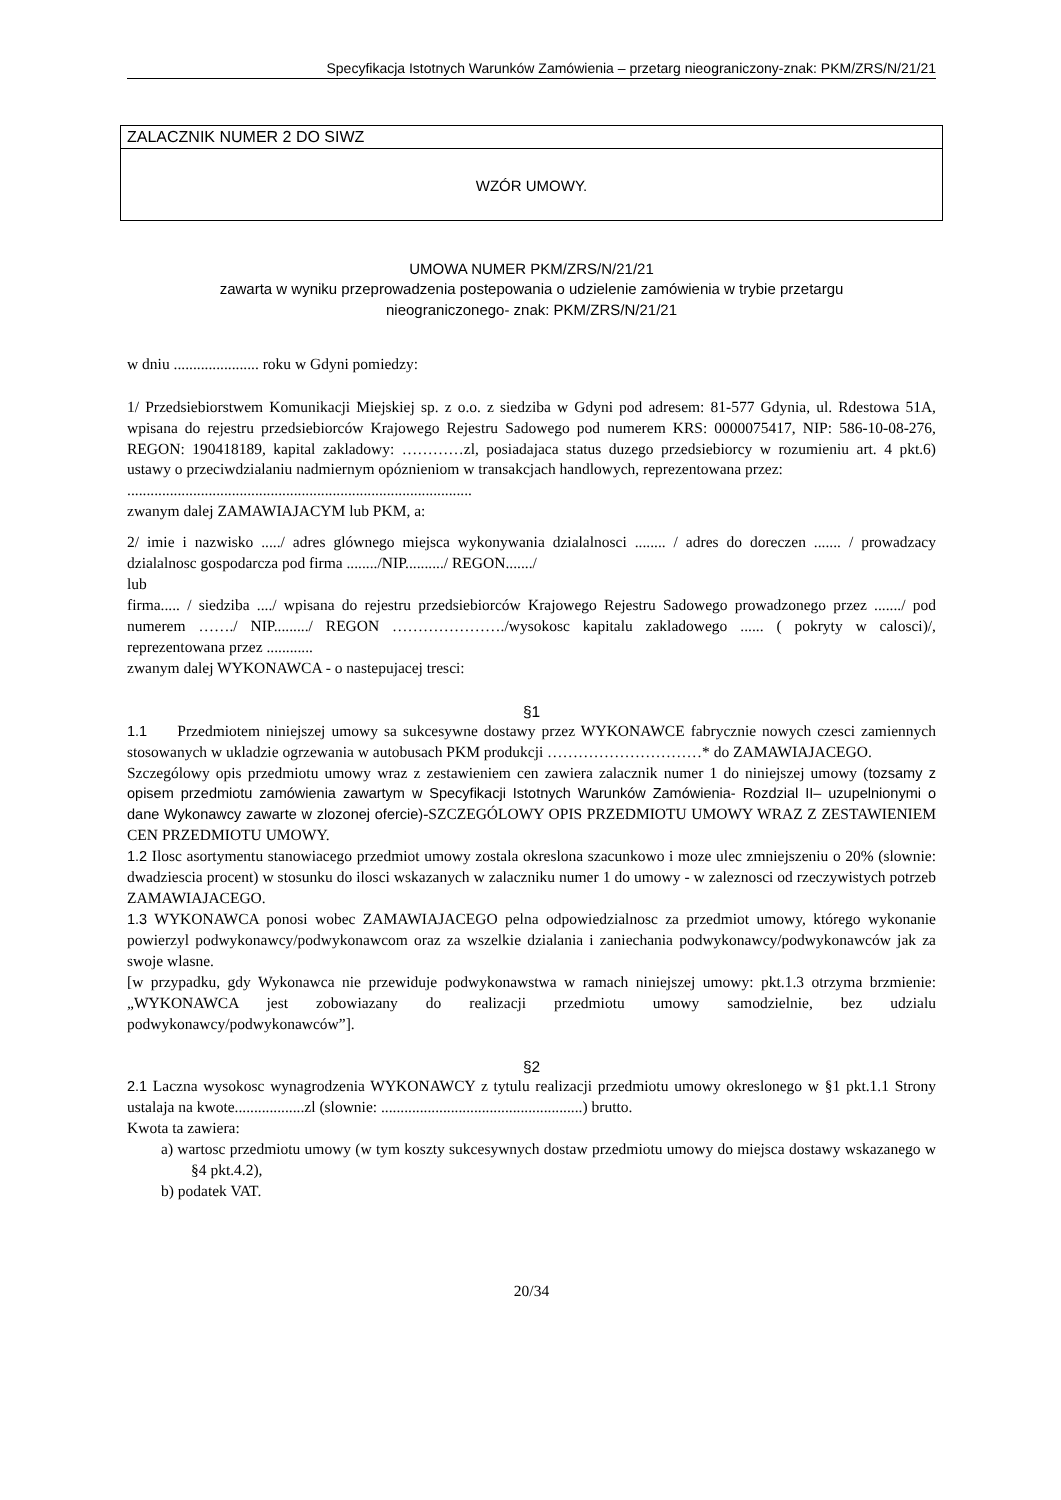Specyfikacja Istotnych Warunków Zamówienia – przetarg nieograniczony-znak: PKM/ZRS/N/21/21
ZALACZNIK NUMER 2 DO SIWZ
WZÓR UMOWY.
UMOWA NUMER PKM/ZRS/N/21/21
zawarta w wyniku przeprowadzenia postepowania o udzielenie zamówienia w trybie przetargu
nieograniczonego- znak: PKM/ZRS/N/21/21
w dniu ...................... roku w Gdyni pomiedzy:
1/ Przedsiebiorstwem Komunikacji Miejskiej sp. z o.o. z siedziba w Gdyni pod adresem: 81-577 Gdynia, ul. Rdestowa 51A, wpisana do rejestru przedsiebiorców Krajowego Rejestru Sadowego pod numerem KRS: 0000075417, NIP: 586-10-08-276, REGON: 190418189, kapital zakladowy: …………zl, posiadajaca status duzego przedsiebiorcy w rozumieniu art. 4 pkt.6) ustawy o przeciwdzialaniu nadmiernym opóznieniom w transakcjach handlowych, reprezentowana przez:
.........................................................................................
zwanym dalej ZAMAWIAJACYM lub PKM, a:
2/ imie i nazwisko ...../ adres glównego miejsca wykonywania dzialalnosci ........ / adres do doreczen ....... / prowadzacy dzialalnosc gospodarcza pod firma ......../NIP........../ REGON......./
lub
firma..... / siedziba ..../ wpisana do rejestru przedsiebiorców Krajowego Rejestru Sadowego prowadzonego przez ......./ pod numerem ……./ NIP........./ REGON …………………./wysokosc kapitalu zakladowego ...... ( pokryty w calosci)/, reprezentowana przez ............
zwanym dalej WYKONAWCA - o nastepujacej tresci:
§1
1.1 Przedmiotem niniejszej umowy sa sukcesywne dostawy przez WYKONAWCE fabrycznie nowych czesci zamiennych stosowanych w ukladzie ogrzewania w autobusach PKM produkcji …………………………* do ZAMAWIAJACEGO.
Szczególowy opis przedmiotu umowy wraz z zestawieniem cen zawiera zalacznik numer 1 do niniejszej umowy (tozsamy z opisem przedmiotu zamówienia zawartym w Specyfikacji Istotnych Warunków Zamówienia- Rozdzial II– uzupelnionymi o dane Wykonawcy zawarte w zlozonej ofercie)-SZCZEGÓLOWY OPIS PRZEDMIOTU UMOWY WRAZ Z ZESTAWIENIEM CEN PRZEDMIOTU UMOWY.
1.2 Ilosc asortymentu stanowiacego przedmiot umowy zostala okreslona szacunkowo i moze ulec zmniejszeniu o 20% (slownie: dwadziescia procent) w stosunku do ilosci wskazanych w zalaczniku numer 1 do umowy - w zaleznosci od rzeczywistych potrzeb ZAMAWIAJACEGO.
1.3 WYKONAWCA ponosi wobec ZAMAWIAJACEGO pelna odpowiedzialnosc za przedmiot umowy, którego wykonanie powierzyl podwykonawcy/podwykonawcom oraz za wszelkie dzialania i zaniechania podwykonawcy/podwykonawców jak za swoje wlasne.
[w przypadku, gdy Wykonawca nie przewiduje podwykonawstwa w ramach niniejszej umowy: pkt.1.3 otrzyma brzmienie: „WYKONAWCA jest zobowiazany do realizacji przedmiotu umowy samodzielnie, bez udzialu podwykonawcy/podwykonawców”].
§2
2.1 Laczna wysokosc wynagrodzenia WYKONAWCY z tytulu realizacji przedmiotu umowy okreslonego w §1 pkt.1.1 Strony ustalaja na kwote..................zl (slownie: ....................................................) brutto.
Kwota ta zawiera:
a) wartosc przedmiotu umowy (w tym koszty sukcesywnych dostaw przedmiotu umowy do miejsca dostawy wskazanego w §4 pkt.4.2),
b) podatek VAT.
20/34